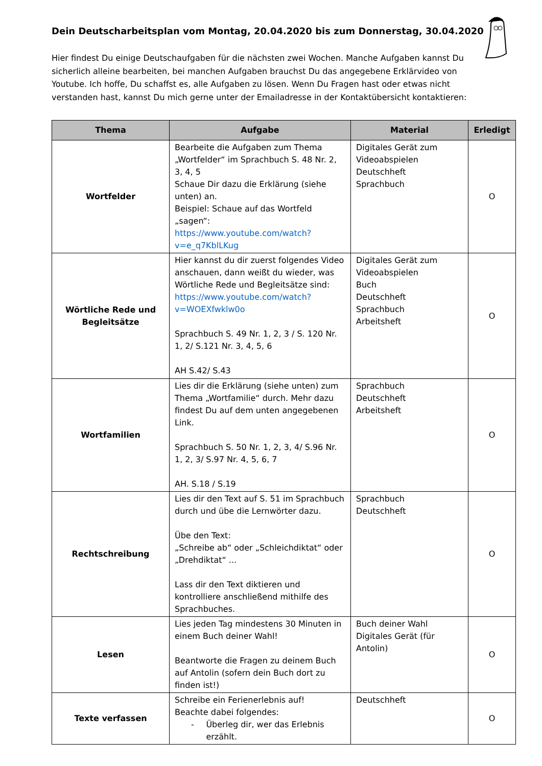Dein Deutscharbeitsplan vom Montag, 20.04.2020 bis zum Donnerstag, 30.04.2020
Hier findest Du einige Deutschaufgaben für die nächsten zwei Wochen. Manche Aufgaben kannst Du sicherlich alleine bearbeiten, bei manchen Aufgaben brauchst Du das angegebene Erklärvideo von Youtube. Ich hoffe, Du schaffst es, alle Aufgaben zu lösen. Wenn Du Fragen hast oder etwas nicht verstanden hast, kannst Du mich gerne unter der Emailadresse in der Kontaktübersicht kontaktieren:
| Thema | Aufgabe | Material | Erledigt |
| --- | --- | --- | --- |
| Wortfelder | Bearbeite die Aufgaben zum Thema „Wortfelder“ im Sprachbuch S. 48 Nr. 2, 3, 4, 5 Schaue Dir dazu die Erklärung (siehe unten) an. Beispiel: Schaue auf das Wortfeld „sagen“: https://www.youtube.com/watch?v=e_q7KblLKug | Digitales Gerät zum Videoabspielen Deutschheft Sprachbuch | O |
| Wörtliche Rede und Begleitsätze | Hier kannst du dir zuerst folgendes Video anschauen, dann weißt du wieder, was Wörtliche Rede und Begleitsätze sind: https://www.youtube.com/watch?v=WOEXfwklw0o Sprachbuch S. 49 Nr. 1, 2, 3 / S. 120 Nr. 1, 2/ S.121 Nr. 3, 4, 5, 6 AH S.42/ S.43 | Digitales Gerät zum Videoabspielen Buch Deutschheft Sprachbuch Arbeitsheft | O |
| Wortfamilien | Lies dir die Erklärung (siehe unten) zum Thema „Wortfamilie“ durch. Mehr dazu findest Du auf dem unten angegebenen Link. Sprachbuch S. 50 Nr. 1, 2, 3, 4/ S.96 Nr. 1, 2, 3/ S.97 Nr. 4, 5, 6, 7 AH. S.18 / S.19 | Sprachbuch Deutschheft Arbeitsheft | O |
| Rechtschreibung | Lies dir den Text auf S. 51 im Sprachbuch durch und übe die Lernwörter dazu. Übe den Text: „Schreibe ab“ oder „Schleichdiktat“ oder „Drehdiktat“ ... Lass dir den Text diktieren und kontrolliere anschließend mithilfe des Sprachbuches. | Sprachbuch Deutschheft | O |
| Lesen | Lies jeden Tag mindestens 30 Minuten in einem Buch deiner Wahl! Beantworte die Fragen zu deinem Buch auf Antolin (sofern dein Buch dort zu finden ist!) | Buch deiner Wahl Digitales Gerät (für Antolin) | O |
| Texte verfassen | Schreibe ein Ferienerlebnis auf! Beachte dabei folgendes: - Überleg dir, wer das Erlebnis erzählt. | Deutschheft | O |